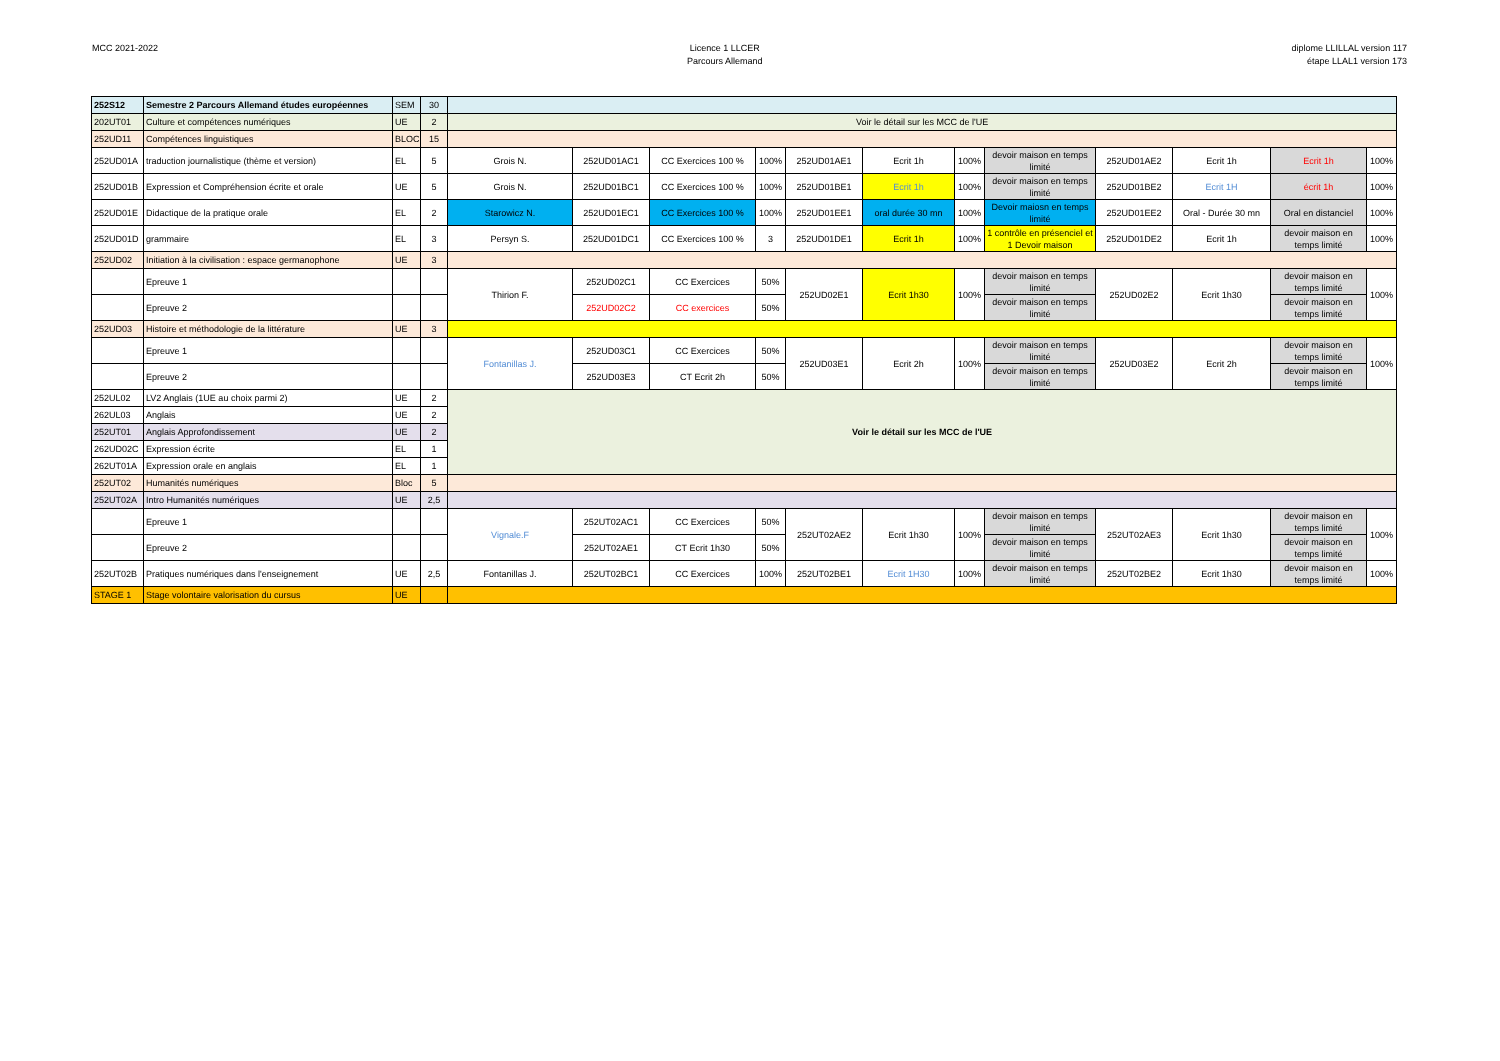MCC 2021-2022 Licence 1 LLCER
Parcours Allemand
diplome LLILLAL version 117
étape LLAL1 version 173
| 252S12 | Semestre 2 Parcours Allemand études européennes | SEM | 30 | | | | | | | | | | | | |
| 202UT01 | Culture et compétences numériques | UE | 2 | Voir le détail sur les MCC de l'UE | | | | | | | | | | | |
| 252UD11 | Compétences linguistiques | BLOC | 15 | | | | | | | | | | | | |
| 252UD01A | traduction journalistique (thème et version) | EL | 5 | Grois N. | 252UD01AC1 | CC Exercices 100 % | 100% | 252UD01AE1 | Ecrit 1h | 100% | devoir maison en temps limité | 252UD01AE2 | Ecrit 1h | Ecrit 1h | 100% |
| 252UD01B | Expression et Compréhension écrite et orale | UE | 5 | Grois N. | 252UD01BC1 | CC Exercices 100 % | 100% | 252UD01BE1 | Ecrit 1h | 100% | devoir maison en temps limité | 252UD01BE2 | Ecrit 1H | écrit 1h | 100% |
| 252UD01E | Didactique de la pratique orale | EL | 2 | Starowicz N. | 252UD01EC1 | CC Exercices 100 % | 100% | 252UD01EE1 | oral durée 30 mn | 100% | Devoir maiosn en temps limité | 252UD01EE2 | Oral - Durée 30 mn | Oral en distanciel | 100% |
| 252UD01D | grammaire | EL | 3 | Persyn S. | 252UD01DC1 | CC Exercices 100 % | 3 | 252UD01DE1 | Ecrit 1h | 100% | 1 contrôle en présenciel et 1 Devoir maison | 252UD01DE2 | Ecrit 1h | devoir maison en temps limité | 100% |
| 252UD02 | Initiation à la civilisation : espace germanophone | UE | 3 | | | | | | | | | | | | |
| | Epreuve 1 | | | Thirion F. | 252UD02C1 | CC Exercices | 50% | 252UD02E1 | Ecrit 1h30 | 100% | devoir maison en temps limité | 252UD02E2 | Ecrit 1h30 | devoir maison en temps limité | 100% |
| | Epreuve 2 | | | | 252UD02C2 | CC exercices | 50% | | | | devoir maison en temps limité | | | devoir maison en temps limité | |
| 252UD03 | Histoire et méthodologie de la littérature | UE | 3 | | | | | | | | | | | | |
| | Epreuve 1 | | | Fontanillas J. | 252UD03C1 | CC Exercices | 50% | 252UD03E1 | Ecrit 2h | 100% | devoir maison en temps limité | 252UD03E2 | Ecrit 2h | devoir maison en temps limité | 100% |
| | Epreuve 2 | | | | 252UD03E3 | CT Ecrit 2h | 50% | | | | devoir maison en temps limité | | | devoir maison en temps limité | |
| 252UL02 | LV2 Anglais (1UE au choix parmi 2) | UE | 2 | Voir le détail sur les MCC de l'UE | | | | | | | | | | | |
| 262UL03 | Anglais | UE | 2 | | | | | | | | | | | | |
| 252UT01 | Anglais Approfondissement | UE | 2 | | | | | | | | | | | | |
| 262UD02C | Expression écrite | EL | 1 | | | | | | | | | | | | |
| 262UT01A | Expression orale en anglais | EL | 1 | | | | | | | | | | | | |
| 252UT02 | Humanités numériques | Bloc | 5 | | | | | | | | | | | | |
| 252UT02A | Intro Humanités numériques | UE | 2,5 | | | | | | | | | | | | |
| | Epreuve 1 | | | Vignale.F | 252UT02AC1 | CC Exercices | 50% | 252UT02AE2 | Ecrit 1h30 | 100% | devoir maison en temps limité | 252UT02AE3 | Ecrit 1h30 | devoir maison en temps limité | 100% |
| | Epreuve 2 | | | | 252UT02AE1 | CT Ecrit 1h30 | 50% | | | | devoir maison en temps limité | | | devoir maison en temps limité | |
| 252UT02B | Pratiques numériques dans l'enseignement | UE | 2,5 | Fontanillas J. | 252UT02BC1 | CC Exercices | 100% | 252UT02BE1 | Ecrit 1H30 | 100% | devoir maison en temps limité | 252UT02BE2 | Ecrit 1h30 | devoir maison en temps limité | 100% |
| STAGE 1 | Stage volontaire valorisation du cursus | UE | | | | | | | | | | | | | |